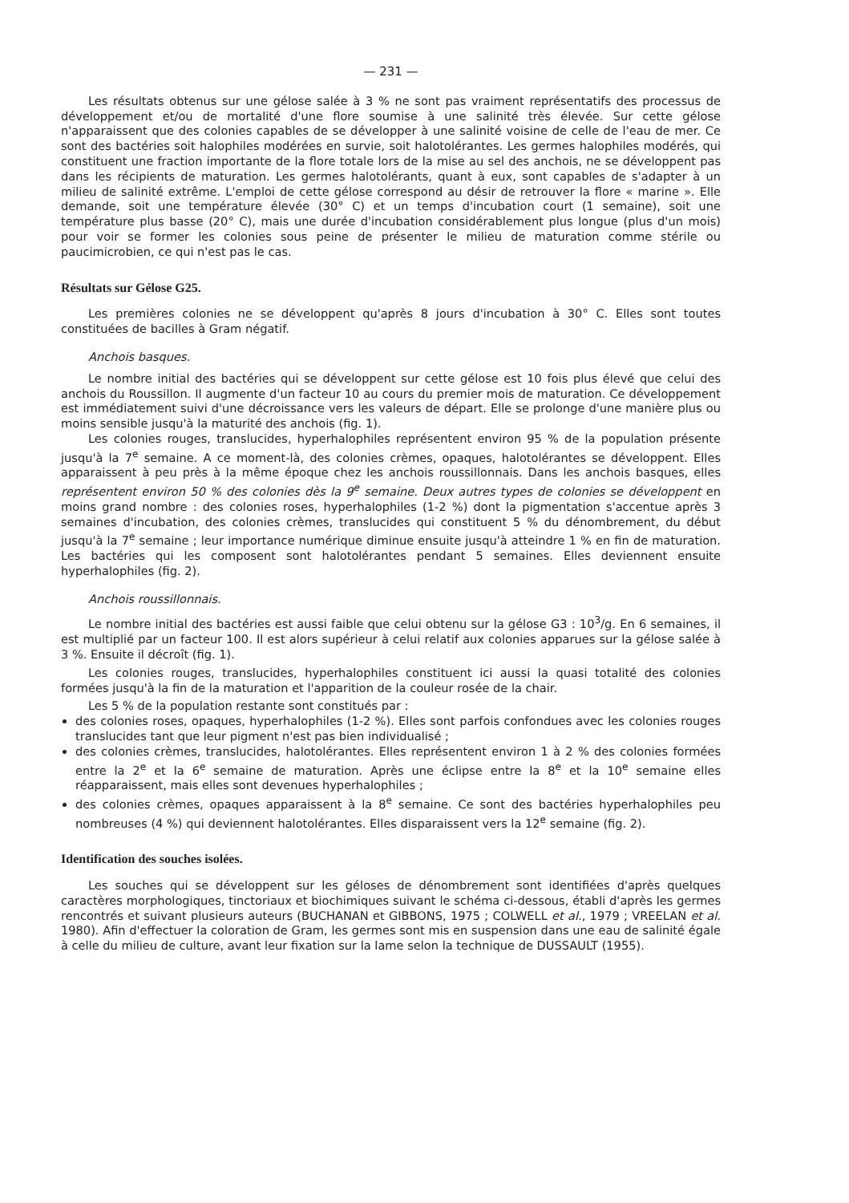— 231 —
Les résultats obtenus sur une gélose salée à 3 % ne sont pas vraiment représentatifs des processus de développement et/ou de mortalité d'une flore soumise à une salinité très élevée. Sur cette gélose n'apparaissent que des colonies capables de se développer à une salinité voisine de celle de l'eau de mer. Ce sont des bactéries soit halophiles modérées en survie, soit halotolérantes. Les germes halophiles modérés, qui constituent une fraction importante de la flore totale lors de la mise au sel des anchois, ne se développent pas dans les récipients de maturation. Les germes halotolérants, quant à eux, sont capables de s'adapter à un milieu de salinité extrême. L'emploi de cette gélose correspond au désir de retrouver la flore « marine ». Elle demande, soit une température élevée (30° C) et un temps d'incubation court (1 semaine), soit une température plus basse (20° C), mais une durée d'incubation considérablement plus longue (plus d'un mois) pour voir se former les colonies sous peine de présenter le milieu de maturation comme stérile ou paucimicrobien, ce qui n'est pas le cas.
Résultats sur Gélose G25.
Les premières colonies ne se développent qu'après 8 jours d'incubation à 30° C. Elles sont toutes constituées de bacilles à Gram négatif.
Anchois basques.
Le nombre initial des bactéries qui se développent sur cette gélose est 10 fois plus élevé que celui des anchois du Roussillon. Il augmente d'un facteur 10 au cours du premier mois de maturation. Ce développement est immédiatement suivi d'une décroissance vers les valeurs de départ. Elle se prolonge d'une manière plus ou moins sensible jusqu'à la maturité des anchois (fig. 1).
Les colonies rouges, translucides, hyperhalophiles représentent environ 95 % de la population présente jusqu'à la 7<sup>e</sup> semaine. A ce moment-là, des colonies crèmes, opaques, halotolérantes se développent. Elles apparaissent à peu près à la même époque chez les anchois roussillonnais. Dans les anchois basques, elles représentent environ 50 % des colonies dès la 9<sup>e</sup> semaine. Deux autres types de colonies se développent en moins grand nombre : des colonies roses, hyperhalophiles (1-2 %) dont la pigmentation s'accentue après 3 semaines d'incubation, des colonies crèmes, translucides qui constituent 5 % du dénombrement, du début jusqu'à la 7<sup>e</sup> semaine ; leur importance numérique diminue ensuite jusqu'à atteindre 1 % en fin de maturation. Les bactéries qui les composent sont halotolérantes pendant 5 semaines. Elles deviennent ensuite hyperhalophiles (fig. 2).
Anchois roussillonnais.
Le nombre initial des bactéries est aussi faible que celui obtenu sur la gélose G3 : 10<sup>3</sup>/g. En 6 semaines, il est multiplié par un facteur 100. Il est alors supérieur à celui relatif aux colonies apparues sur la gélose salée à 3 %. Ensuite il décroît (fig. 1).
Les colonies rouges, translucides, hyperhalophiles constituent ici aussi la quasi totalité des colonies formées jusqu'à la fin de la maturation et l'apparition de la couleur rosée de la chair.
Les 5 % de la population restante sont constitués par :
des colonies roses, opaques, hyperhalophiles (1-2 %). Elles sont parfois confondues avec les colonies rouges translucides tant que leur pigment n'est pas bien individualisé ;
des colonies crèmes, translucides, halotolérantes. Elles représentent environ 1 à 2 % des colonies formées entre la 2<sup>e</sup> et la 6<sup>e</sup> semaine de maturation. Après une éclipse entre la 8<sup>e</sup> et la 10<sup>e</sup> semaine elles réapparaissent, mais elles sont devenues hyperhalophiles ;
des colonies crèmes, opaques apparaissent à la 8<sup>e</sup> semaine. Ce sont des bactéries hyperhalophiles peu nombreuses (4 %) qui deviennent halotolérantes. Elles disparaissent vers la 12<sup>e</sup> semaine (fig. 2).
Identification des souches isolées.
Les souches qui se développent sur les géloses de dénombrement sont identifiées d'après quelques caractères morphologiques, tinctoriaux et biochimiques suivant le schéma ci-dessous, établi d'après les germes rencontrés et suivant plusieurs auteurs (BUCHANAN et GIBBONS, 1975 ; COLWELL et al., 1979 ; VREELAN et al. 1980). Afin d'effectuer la coloration de Gram, les germes sont mis en suspension dans une eau de salinité égale à celle du milieu de culture, avant leur fixation sur la lame selon la technique de DUSSAULT (1955).